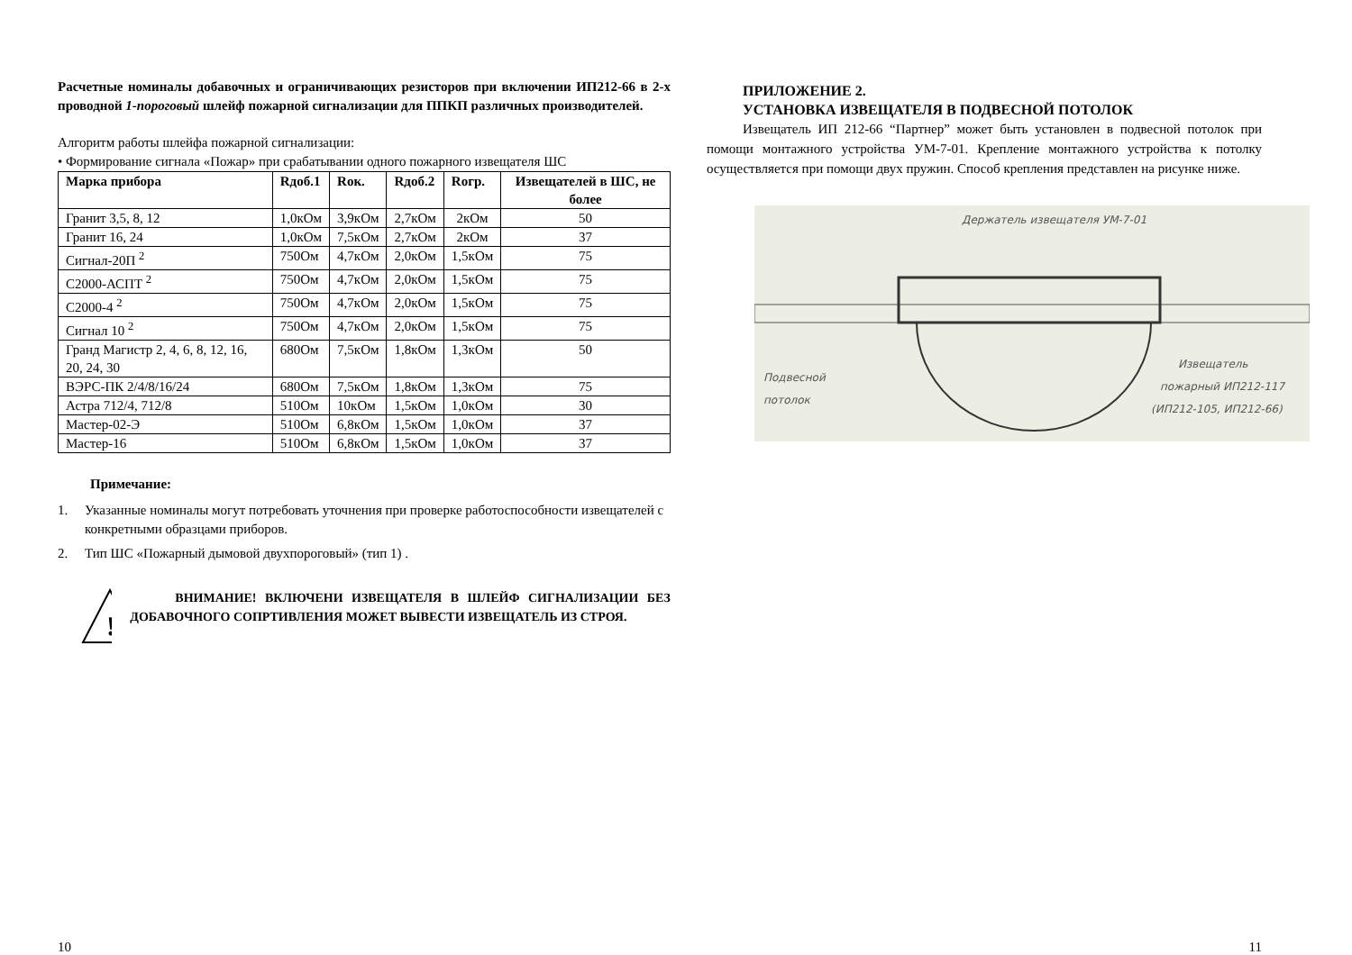Расчетные номиналы добавочных и ограничивающих резисторов при включении ИП212-66 в 2-х проводной 1-пороговый шлейф пожарной сигнализации для ППКП различных производителей.
Алгоритм работы шлейфа пожарной сигнализации:
• Формирование сигнала «Пожар» при срабатывании одного пожарного извещателя ШС
| Марка прибора | Rдоб.1 | Rок. | Rдоб.2 | Rогр. | Извещателей в ШС, не более |
| --- | --- | --- | --- | --- | --- |
| Гранит 3,5, 8, 12 | 1,0кОм | 3,9кОм | 2,7кОм | 2кОм | 50 |
| Гранит 16, 24 | 1,0кОм | 7,5кОм | 2,7кОм | 2кОм | 37 |
| Сигнал-20П <sup>2</sup> | 750Ом | 4,7кОм | 2,0кОм | 1,5кОм | 75 |
| С2000-АСПТ <sup>2</sup> | 750Ом | 4,7кОм | 2,0кОм | 1,5кОм | 75 |
| С2000-4 <sup>2</sup> | 750Ом | 4,7кОм | 2,0кОм | 1,5кОм | 75 |
| Сигнал 10 <sup>2</sup> | 750Ом | 4,7кОм | 2,0кОм | 1,5кОм | 75 |
| Гранд Магистр 2, 4, 6, 8, 12, 16, 20, 24, 30 | 680Ом | 7,5кОм | 1,8кОм | 1,3кОм | 50 |
| ВЭРС-ПК 2/4/8/16/24 | 680Ом | 7,5кОм | 1,8кОм | 1,3кОм | 75 |
| Астра 712/4, 712/8 | 510Ом | 10кОм | 1,5кОм | 1,0кОм | 30 |
| Мастер-02-Э | 510Ом | 6,8кОм | 1,5кОм | 1,0кОм | 37 |
| Мастер-16 | 510Ом | 6,8кОм | 1,5кОм | 1,0кОм | 37 |
Примечание:
1. Указанные номиналы могут потребовать уточнения при проверке работоспособности извещателей с конкретными образцами приборов.
2. Тип ШС «Пожарный дымовой двухпороговый» (тип 1) .
!
ВНИМАНИЕ! ВКЛЮЧЕНИ ИЗВЕЩАТЕЛЯ В ШЛЕЙФ СИГНАЛИЗАЦИИ БЕЗ ДОБАВОЧНОГО СОПРТИВЛЕНИЯ МОЖЕТ ВЫВЕСТИ ИЗВЕЩАТЕЛЬ ИЗ СТРОЯ.
10
ПРИЛОЖЕНИЕ 2.
УСТАНОВКА ИЗВЕЩАТЕЛЯ В ПОДВЕСНОЙ ПОТОЛОК
Извещатель ИП 212-66 “Партнер” может быть установлен в подвесной потолок при помощи монтажного устройства УМ-7-01. Крепление монтажного устройства к потолку осуществляется при помощи двух пружин. Способ крепления представлен на рисунке ниже.
Держатель извещателя УМ-7-01
Подвесной
потолок
Извещатель
пожарный ИП212-117
(ИП212-105, ИП212-66)
11